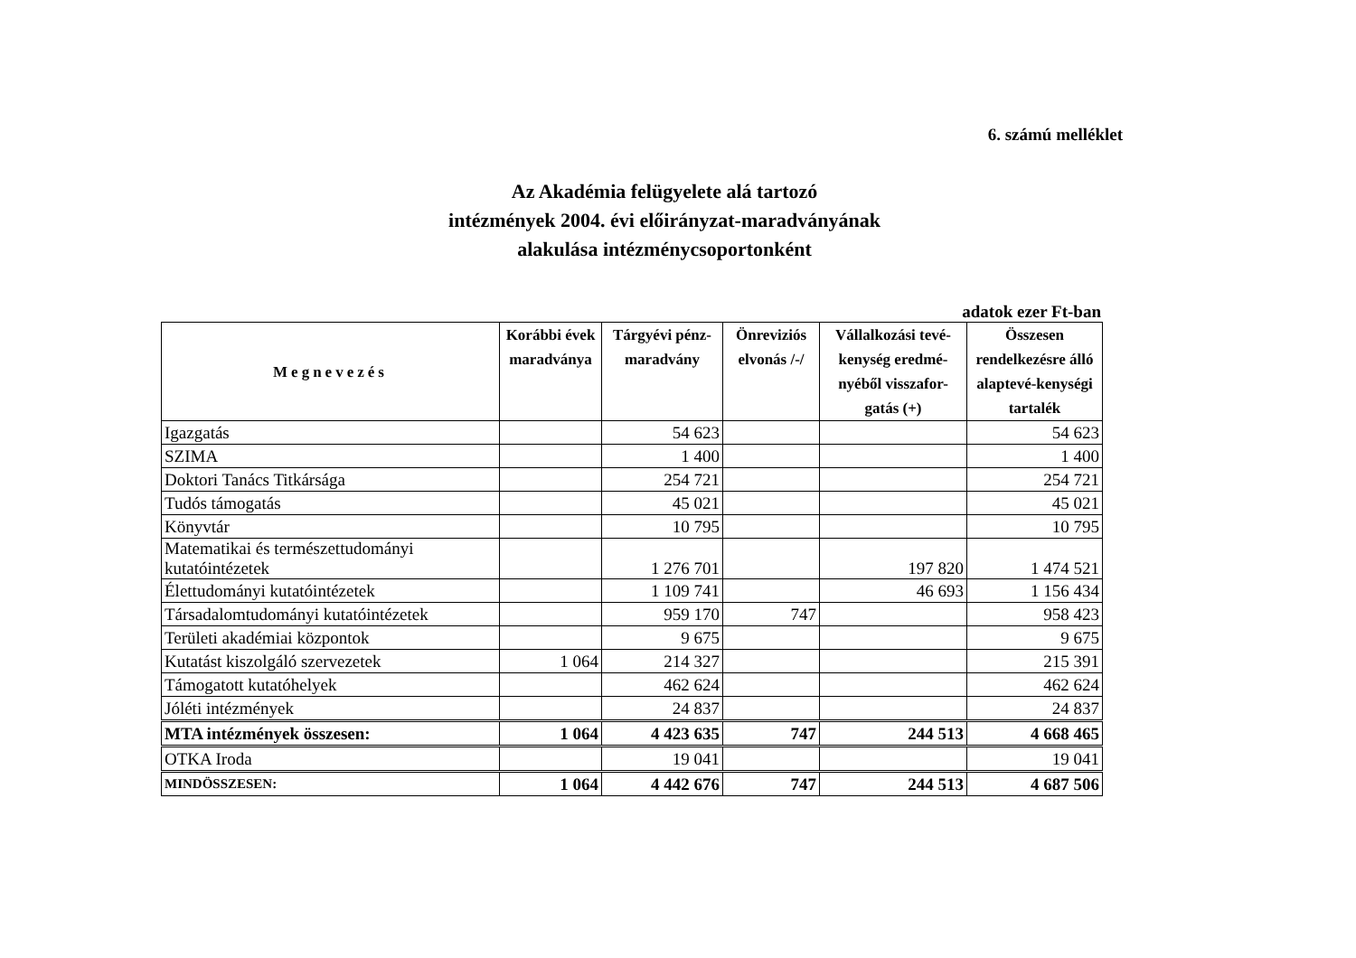6. számú melléklet
Az Akadémia felügyelete alá tartozó
intézmények 2004. évi előirányzat-maradványának
alakulása intézménycsoportonként
adatok ezer Ft-ban
| Megnevezés | Korábbi évek maradványa | Tárgyévi pénz-maradvány | Önreviziós elvonás /-/ | Vállalkozási tevé-kenység eredmé-nyéből visszafor-gatás (+) | Összesen rendelkezésre álló alaptevé-kenységi tartalék |
| --- | --- | --- | --- | --- | --- |
| Igazgatás | | 54 623 | | | 54 623 |
| SZIMA | | 1 400 | | | 1 400 |
| Doktori Tanács Titkársága | | 254 721 | | | 254 721 |
| Tudós támogatás | | 45 021 | | | 45 021 |
| Könyvtár | | 10 795 | | | 10 795 |
| Matematikai és természettudományi kutatóintézetek | | 1 276 701 | | 197 820 | 1 474 521 |
| Élettudományi kutatóintézetek | | 1 109 741 | | 46 693 | 1 156 434 |
| Társadalomtudományi kutatóintézetek | | 959 170 | 747 | | 958 423 |
| Területi akadémiai központok | | 9 675 | | | 9 675 |
| Kutatást kiszolgáló szervezetek | 1 064 | 214 327 | | | 215 391 |
| Támogatott kutatóhelyek | | 462 624 | | | 462 624 |
| Jóléti intézmények | | 24 837 | | | 24 837 |
| MTA intézmények összesen: | 1 064 | 4 423 635 | 747 | 244 513 | 4 668 465 |
| OTKA Iroda | | 19 041 | | | 19 041 |
| MINDÖSSZESEN: | 1 064 | 4 442 676 | 747 | 244 513 | 4 687 506 |